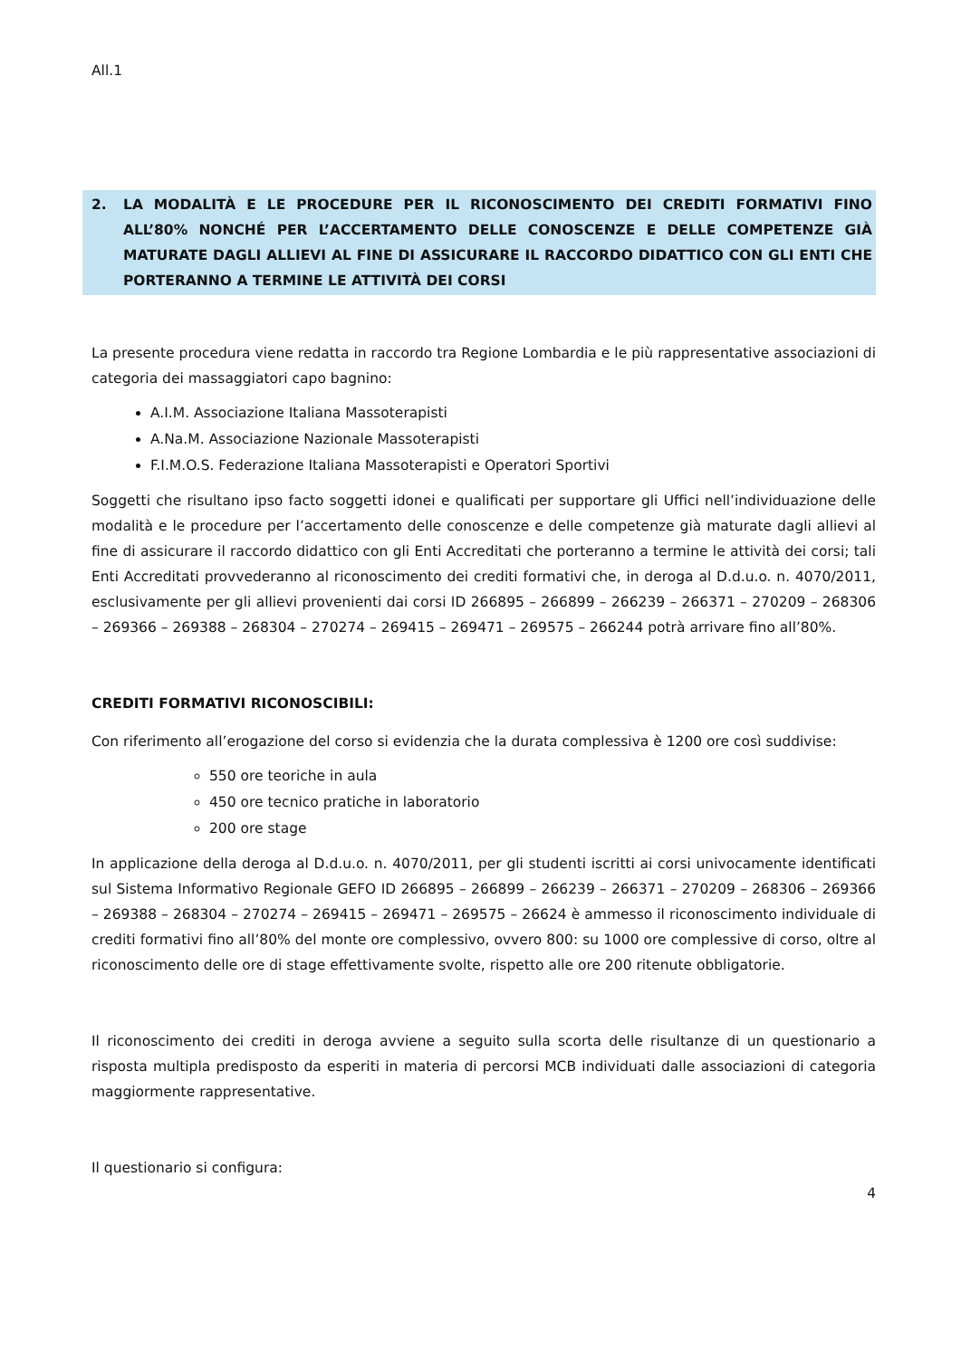All.1
2. LA MODALITÀ E LE PROCEDURE PER IL RICONOSCIMENTO DEI CREDITI FORMATIVI FINO ALL’80% NONCHÉ PER L’ACCERTAMENTO DELLE CONOSCENZE E DELLE COMPETENZE GIÀ MATURATE DAGLI ALLIEVI AL FINE DI ASSICURARE IL RACCORDO DIDATTICO CON GLI ENTI CHE PORTERANNO A TERMINE LE ATTIVITÀ DEI CORSI
La presente procedura viene redatta in raccordo tra Regione Lombardia e le più rappresentative associazioni di categoria dei massaggiatori capo bagnino:
A.I.M. Associazione Italiana Massoterapisti
A.Na.M. Associazione Nazionale Massoterapisti
F.I.M.O.S. Federazione Italiana Massoterapisti e Operatori Sportivi
Soggetti che risultano ipso facto soggetti idonei e qualificati per supportare gli Uffici nell’individuazione delle modalità e le procedure per l’accertamento delle conoscenze e delle competenze già maturate dagli allievi al fine di assicurare il raccordo didattico con gli Enti Accreditati che porteranno a termine le attività dei corsi; tali Enti Accreditati provvederanno al riconoscimento dei crediti formativi che, in deroga al D.d.u.o. n. 4070/2011, esclusivamente per gli allievi provenienti dai corsi ID 266895 – 266899 – 266239 – 266371 – 270209 – 268306 – 269366 – 269388 – 268304 – 270274 – 269415 – 269471 – 269575 – 266244 potrà arrivare fino all’80%.
CREDITI FORMATIVI RICONOSCIBILI:
Con riferimento all’erogazione del corso si evidenzia che la durata complessiva è 1200 ore così suddivise:
550 ore teoriche in aula
450 ore tecnico pratiche in laboratorio
200 ore stage
In applicazione della deroga al D.d.u.o. n. 4070/2011, per gli studenti iscritti ai corsi univocamente identificati sul Sistema Informativo Regionale GEFO ID 266895 – 266899 – 266239 – 266371 – 270209 – 268306 – 269366 – 269388 – 268304 – 270274 – 269415 – 269471 – 269575 – 26624 è ammesso il riconoscimento individuale di crediti formativi fino all’80% del monte ore complessivo, ovvero 800: su 1000 ore complessive di corso, oltre al riconoscimento delle ore di stage effettivamente svolte, rispetto alle ore 200 ritenute obbligatorie.
Il riconoscimento dei crediti in deroga avviene a seguito sulla scorta delle risultanze di un questionario a risposta multipla predisposto da esperiti in materia di percorsi MCB individuati dalle associazioni di categoria maggiormente rappresentative.
Il questionario si configura:
4